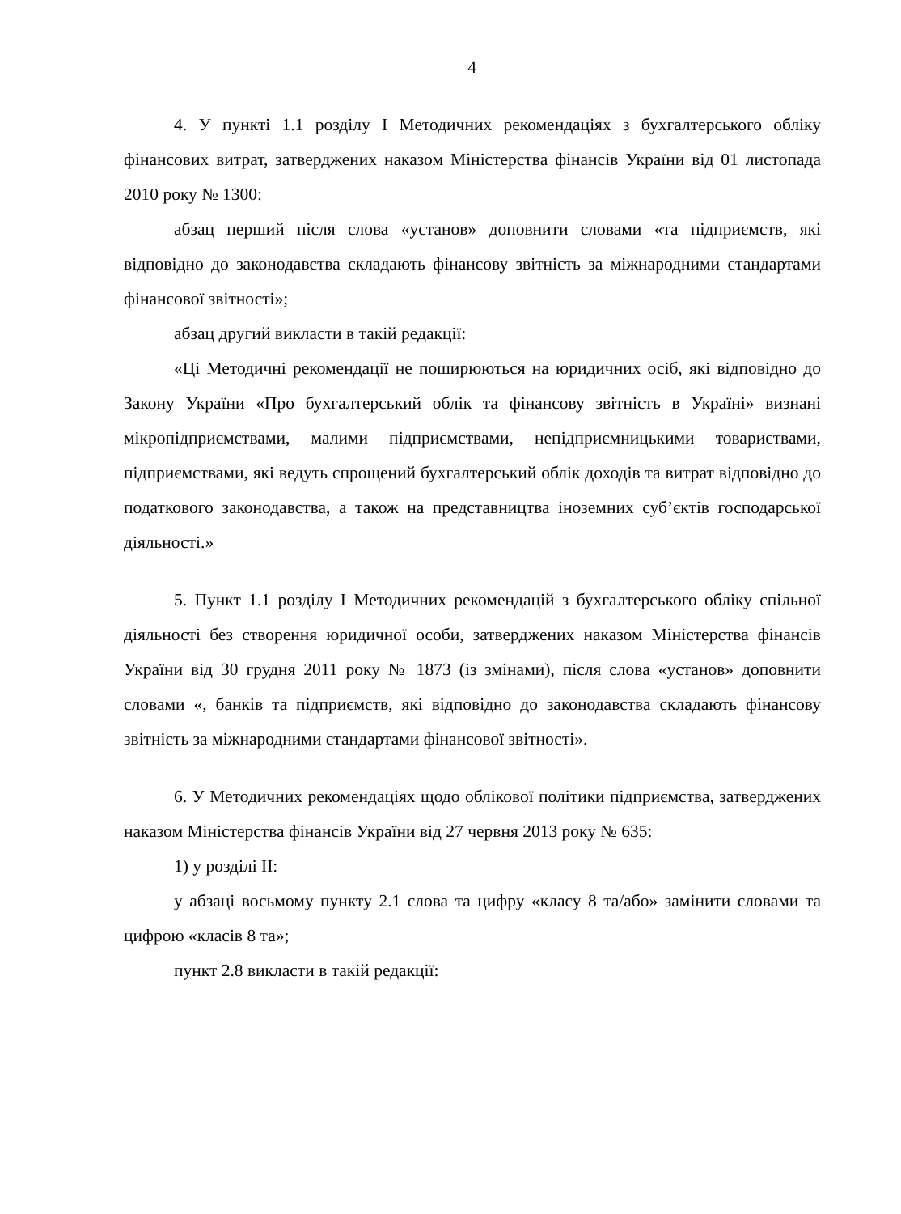4
4. У пункті 1.1 розділу I Методичних рекомендаціях з бухгалтерського обліку фінансових витрат, затверджених наказом Міністерства фінансів України від 01 листопада 2010 року № 1300:
абзац перший після слова «установ» доповнити словами «та підприємств, які відповідно до законодавства складають фінансову звітність за міжнародними стандартами фінансової звітності»;
абзац другий викласти в такій редакції:
«Ці Методичні рекомендації не поширюються на юридичних осіб, які відповідно до Закону України «Про бухгалтерський облік та фінансову звітність в Україні» визнані мікропідприємствами, малими підприємствами, непідприємницькими товариствами, підприємствами, які ведуть спрощений бухгалтерський облік доходів та витрат відповідно до податкового законодавства, а також на представництва іноземних суб’єктів господарської діяльності.»
5. Пункт 1.1 розділу I Методичних рекомендацій з бухгалтерського обліку спільної діяльності без створення юридичної особи, затверджених наказом Міністерства фінансів України від 30 грудня 2011 року № 1873 (із змінами), після слова «установ» доповнити словами «, банків та підприємств, які відповідно до законодавства складають фінансову звітність за міжнародними стандартами фінансової звітності».
6. У Методичних рекомендаціях щодо облікової політики підприємства, затверджених наказом Міністерства фінансів України від 27 червня 2013 року № 635:
1) у розділі II:
у абзаці восьмому пункту 2.1 слова та цифру «класу 8 та/або» замінити словами та цифрою «класів 8 та»;
пункт 2.8 викласти в такій редакції: